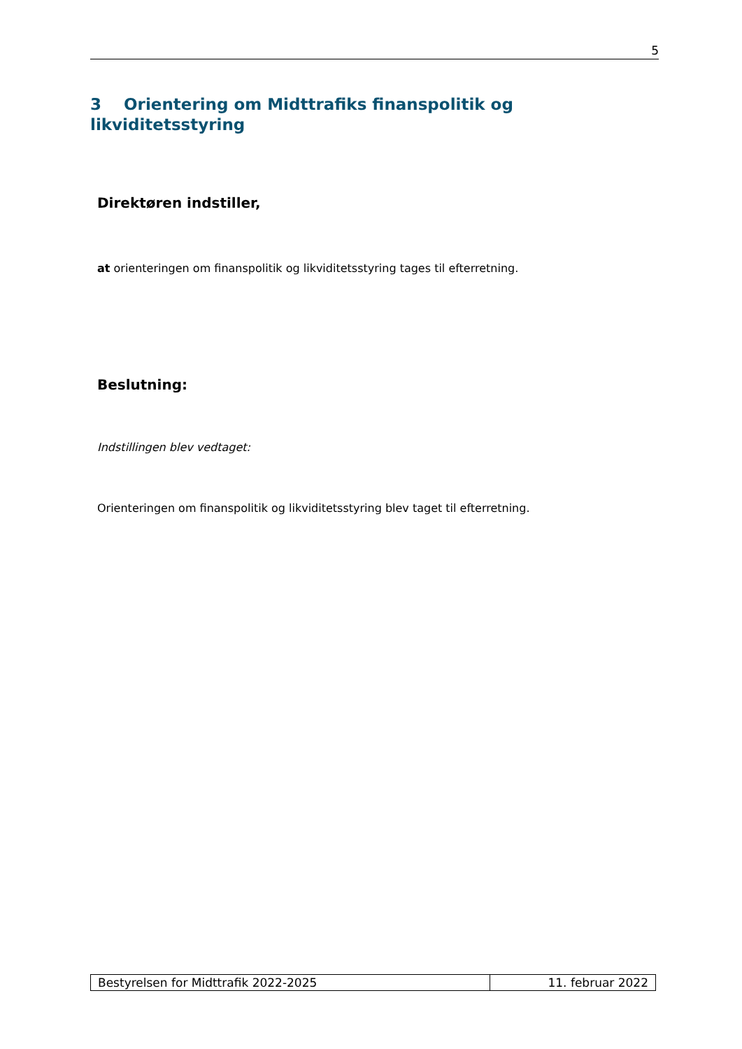5
3 Orientering om Midttrafiks finanspolitik og likviditetsstyring
Direktøren indstiller,
at orienteringen om finanspolitik og likviditetsstyring tages til efterretning.
Beslutning:
Indstillingen blev vedtaget:
Orienteringen om finanspolitik og likviditetsstyring blev taget til efterretning.
| Bestyrelsen for Midttrafik 2022-2025 | 11. februar 2022 |